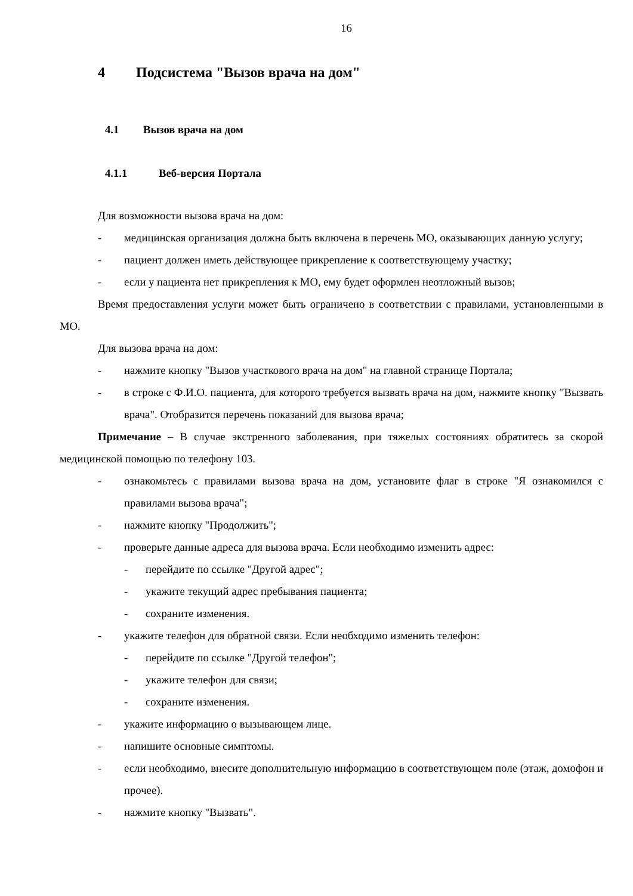16
4 Подсистема "Вызов врача на дом"
4.1 Вызов врача на дом
4.1.1 Веб-версия Портала
Для возможности вызова врача на дом:
- медицинская организация должна быть включена в перечень МО, оказывающих данную услугу;
- пациент должен иметь действующее прикрепление к соответствующему участку;
- если у пациента нет прикрепления к МО, ему будет оформлен неотложный вызов;
Время предоставления услуги может быть ограничено в соответствии с правилами, установленными в МО.
Для вызова врача на дом:
- нажмите кнопку "Вызов участкового врача на дом" на главной странице Портала;
- в строке с Ф.И.О. пациента, для которого требуется вызвать врача на дом, нажмите кнопку "Вызвать врача". Отобразится перечень показаний для вызова врача;
Примечание – В случае экстренного заболевания, при тяжелых состояниях обратитесь за скорой медицинской помощью по телефону 103.
- ознакомьтесь с правилами вызова врача на дом, установите флаг в строке "Я ознакомился с правилами вызова врача";
- нажмите кнопку "Продолжить";
- проверьте данные адреса для вызова врача. Если необходимо изменить адрес:
- перейдите по ссылке "Другой адрес";
- укажите текущий адрес пребывания пациента;
- сохраните изменения.
- укажите телефон для обратной связи. Если необходимо изменить телефон:
- перейдите по ссылке "Другой телефон";
- укажите телефон для связи;
- сохраните изменения.
- укажите информацию о вызывающем лице.
- напишите основные симптомы.
- если необходимо, внесите дополнительную информацию в соответствующем поле (этаж, домофон и прочее).
- нажмите кнопку "Вызвать".